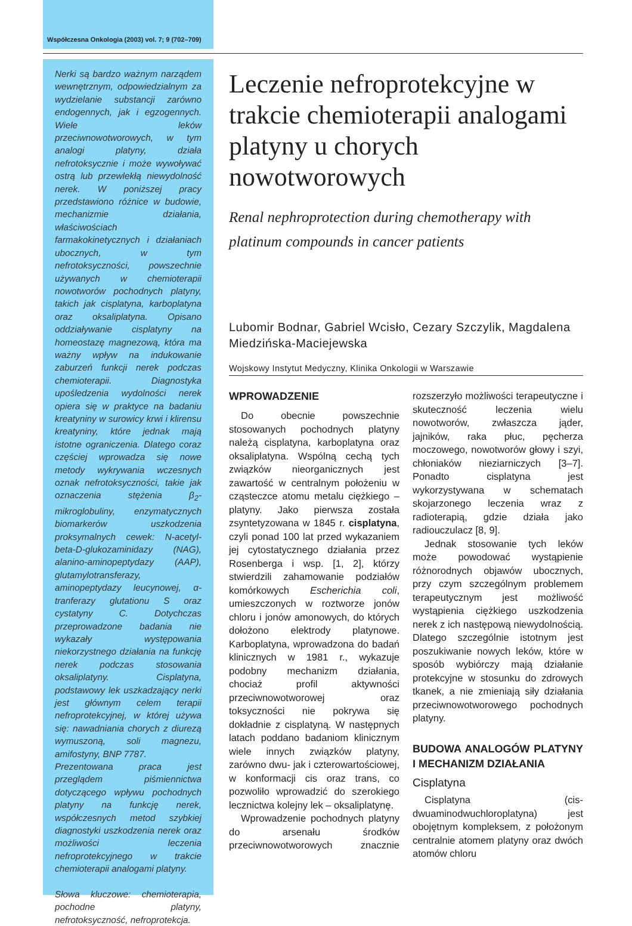Współczesna Onkologia (2003) vol. 7; 9 (702–709)
Nerki są bardzo ważnym narządem wewnętrznym, odpowiedzialnym za wydzielanie substancji zarówno endogennych, jak i egzogennych. Wiele leków przeciwnowotworowych, w tym analogi platyny, działa nefrotoksycznie i może wywoływać ostrą lub przewlekłą niewydolność nerek. W poniższej pracy przedstawiono różnice w budowie, mechanizmie działania, właściwościach farmakokinetycznych i działaniach ubocznych, w tym nefrotoksyczności, powszechnie używanych w chemioterapii nowotworów pochodnych platyny, takich jak cisplatyna, karboplatyna oraz oksaliplatyna. Opisano oddziaływanie cisplatyny na homeostazę magnezową, która ma ważny wpływ na indukowanie zaburzeń funkcji nerek podczas chemioterapii. Diagnostyka upośledzenia wydolności nerek opiera się w praktyce na badaniu kreatyniny w surowicy krwi i klirensu kreatyniny, które jednak mają istotne ograniczenia. Dlatego coraz częściej wprowadza się nowe metody wykrywania wczesnych oznak nefrotoksyczności, takie jak oznaczenia stężenia β<sub>2</sub>-mikroglobuliny, enzymatycznych biomarkerów uszkodzenia proksymalnych cewek: N-acetyl-beta-D-glukozaminidazy (NAG), alanino-aminopeptydazy (AAP), glutamylotransferazy, aminopeptydazy leucynowej, α-tranferazy glutationu S oraz cystatyny C. Dotychczas przeprowadzone badania nie wykazały występowania niekorzystnego działania na funkcję nerek podczas stosowania oksaliplatyny. Cisplatyna, podstawowy lek uszkadzający nerki jest głównym celem terapii nefroprotekcyjnej, w której używa się: nawadniania chorych z diurezą wymuszoną, soli magnezu, amifostyny, BNP 7787.
Prezentowana praca jest przeglądem piśmiennictwa dotyczącego wpływu pochodnych platyny na funkcję nerek, współczesnych metod szybkiej diagnostyki uszkodzenia nerek oraz możliwości leczenia nefroprotekcyjnego w trakcie chemioterapii analogami platyny.
Słowa kluczowe: chemioterapia, pochodne platyny, nefrotoksyczność, nefroprotekcja.
Leczenie nefroprotekcyjne w trakcie chemioterapii analogami platyny u chorych nowotworowych
Renal nephroprotection during chemotherapy with platinum compounds in cancer patients
Lubomir Bodnar, Gabriel Wcisło, Cezary Szczylik, Magdalena Miedzińska-Maciejewska
Wojskowy Instytut Medyczny, Klinika Onkologii w Warszawie
WPROWADZENIE
Do obecnie powszechnie stosowanych pochodnych platyny należą cisplatyna, karboplatyna oraz oksaliplatyna. Wspólną cechą tych związków nieorganicznych jest zawartość w centralnym położeniu w cząsteczce atomu metalu ciężkiego – platyny. Jako pierwsza została zsyntetyzowana w 1845 r. cisplatyna, czyli ponad 100 lat przed wykazaniem jej cytostatycznego działania przez Rosenberga i wsp. [1, 2], którzy stwierdzili zahamowanie podziałów komórkowych Escherichia coli, umieszczonych w roztworze jonów chloru i jonów amonowych, do których dołożono elektrody platynowe. Karboplatyna, wprowadzona do badań klinicznych w 1981 r., wykazuje podobny mechanizm działania, chociaż profil aktywności przeciwnowotworowej oraz toksyczności nie pokrywa się dokładnie z cisplatyną. W następnych latach poddano badaniom klinicznym wiele innych związków platyny, zarówno dwu- jak i czterowartościowej, w konformacji cis oraz trans, co pozwoliło wprowadzić do szerokiego lecznictwa kolejny lek – oksaliplatynę.
Wprowadzenie pochodnych platyny do arsenału środków przeciwnowotworowych znacznie rozszerzyło możliwości terapeutyczne i skuteczność leczenia wielu nowotworów, zwłaszcza jąder, jajników, raka płuc, pęcherza moczowego, nowotworów głowy i szyi, chłoniaków nieziarniczych [3–7]. Ponadto cisplatyna jest wykorzystywana w schematach skojarzonego leczenia wraz z radioterapią, gdzie działa jako radiouczulacz [8, 9].
Jednak stosowanie tych leków może powodować wystąpienie różnorodnych objawów ubocznych, przy czym szczególnym problemem terapeutycznym jest możliwość wystąpienia ciężkiego uszkodzenia nerek z ich następową niewydolnością. Dlatego szczególnie istotnym jest poszukiwanie nowych leków, które w sposób wybiórczy mają działanie protekcyjne w stosunku do zdrowych tkanek, a nie zmieniają siły działania przeciwnowotworowego pochodnych platyny.
BUDOWA ANALOGÓW PLATYNY I MECHANIZM DZIAŁANIA
Cisplatyna
Cisplatyna (cis-dwuaminodwuchloroplatyna) jest obojętnym kompleksem, z położonym centralnie atomem platyny oraz dwóch atomów chloru